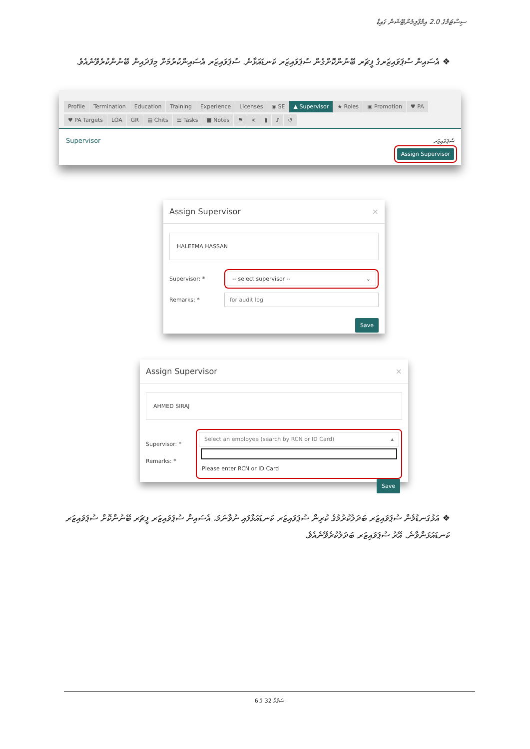ސިސްޓަމްގެ 2.0 އިމްޕްލިމެންޓޭޝަން ގައިޑް
❖ އެސައިން ސުޕަވައިޒަރގެ ފީޗަރ ބޭނުންކޮށްގެން ސުޕަވައިޒަރ ކަނޑައަޅާނެ. ސުޕަވައިޒަރ އެސައިންކުރުމަށް މިފަދައިން ބޭނުންކުރެވޭނެއެވެ.
Profile Termination Education Training Experience Licenses ◉ SE ▲ Supervisor ★ Roles ▣ Promotion ♥ PA
♥ PA Targets LOA GR ▤ Chits ☰ Tasks ■ Notes ⚑ ≺ ▮ ♪ ↺
Supervisor ސުޕަވައިޒަރ
Assign Supervisor
Assign Supervisor ×
HALEEMA HASSAN
Supervisor: *
-- select supervisor -- ⌄
Remarks: *
for audit log
Save
Assign Supervisor ×
AHMED SIRAJ
Supervisor: *
Remarks: *
Select an employee (search by RCN or ID Card) ▴
Please enter RCN or ID Card
Save
❖ އަޅުގަނޑުމެން ސުޕަވައިޒަރ ބަދަލުކުރުމުގެ ކުރިން ސުޕަވައިޒަރ ކަނޑައަޅާފައި ނުވާނަމަ، އެސައިން ސުޕަވައިޒަރ ފީޗަރ ބޭނުންކޮށް ސުޕަވައިޒަރ ކަނޑައަޅަންވާނެ. އޭރު ސުޕަވައިޒަރ ބަދަލުކުރެވޭނެއެވެ.
ސަފުހާ 32 ގެ 6